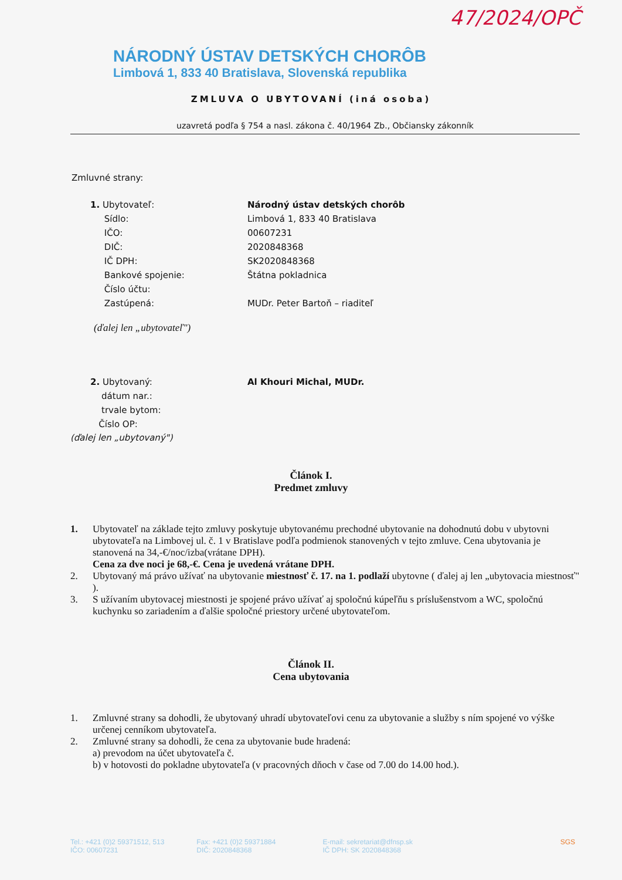47/2024/OPČ
NÁRODNÝ ÚSTAV DETSKÝCH CHORÔB
Limbová 1, 833 40 Bratislava, Slovenská republika
ZMLUVA O UBYTOVANÍ (iná osoba)
uzavretá podľa § 754 a nasl. zákona č. 40/1964 Zb., Občiansky zákonník
Zmluvné strany:
| 1. Ubytovateľ: | Národný ústav detských chorôb |
| Sídlo: | Limbová 1, 833 40 Bratislava |
| IČO: | 00607231 |
| DIČ: | 2020848368 |
| IČ DPH: | SK2020848368 |
| Bankové spojenie: | Štátna pokladnica |
| Číslo účtu: | |
| Zastúpená: | MUDr. Peter Bartoň – riaditeľ |
(ďalej len „ubytovateľ")
| 2. Ubytovaný: | Al Khouri Michal, MUDr. |
| dátum nar.: | |
| trvale bytom: | |
| Číslo OP: | |
(ďalej len „ubytovaný")
Článok I.
Predmet zmluvy
1. Ubytovateľ na základe tejto zmluvy poskytuje ubytovanému prechodné ubytovanie na dohodnutú dobu v ubytovni ubytovateľa na Limbovej ul. č. 1 v Bratislave podľa podmienok stanovených v tejto zmluve. Cena ubytovania je stanovená na 34,-€/noc/izba(vrátane DPH).
Cena za dve noci je 68,-€. Cena je uvedená vrátane DPH.
2. Ubytovaný má právo užívať na ubytovanie miestnosť č. 17. na 1. podlaží ubytovne ( ďalej aj len „ubytovacia miestnosť" ).
3. S užívaním ubytovacej miestnosti je spojené právo užívať aj spoločnú kúpeľňu s príslušenstvom a WC, spoločnú kuchynku so zariadením a ďalšie spoločné priestory určené ubytovateľom.
Článok II.
Cena ubytovania
1. Zmluvné strany sa dohodli, že ubytovaný uhradí ubytovateľovi cenu za ubytovanie a služby s ním spojené vo výške určenej cenníkom ubytovateľa.
2. Zmluvné strany sa dohodli, že cena za ubytovanie bude hradená:
a) prevodom na účet ubytovateľa č.
b) v hotovosti do pokladne ubytovateľa (v pracovných dňoch v čase od 7.00 do 14.00 hod.).
Tel.: +421 (0)2 59371512, 513
IČO: 00607231
Fax: +421 (0)2 59371884
DIČ: 2020848368
E-mail: sekretariat@dfnsp.sk
IČ DPH: SK 2020848368
SGS